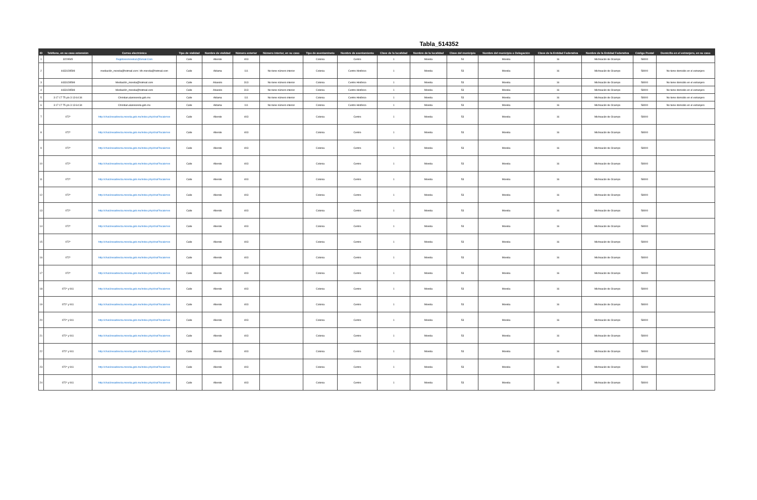Tabla_514352
| ID | Teléfono, en su caso extensión | Correo electrónico | Tipo de vialidad | Nombre de vialidad | Número exterior | Número interior, en su caso | Tipo de asentamineto | Nombre de asentamiento | Clave de la localidad | Nombre de la localidad | Clave del municipio | Nombre del municipio o Delegación | Clave de la Entidad Federativa | Nombre de la Entidad Federativa | Código Postal | Domicilio en el extranjero, en su caso |
| --- | --- | --- | --- | --- | --- | --- | --- | --- | --- | --- | --- | --- | --- | --- | --- | --- |
| 1 | 3229545 | Regidoresmorelia1@Gmail.Com | Calle | Allende | 403 | | Colonia | Centro | 1 | Morelia | 54 | Morelia | 16 | Michoacán de Ocampo | 58000 | |
| 2 | 4433128598 | mediación_morelia@hotmail.com / dh.morelia@hotmail.com | Calle | Aldama | 111 | No tiene número interior | Colonia | Centro Histórico | 1 | Morelia | 53 | Morelia | 16 | Michoacán de Ocampo | 58000 | No tiene domicilio en el extranjero |
| 3 | 4433128598 | Mediación_morelia@hotmail.com | Calle | Abasolo | 313 | No tiene número interior | Colonia | Centro Histórico | 1 | Morelia | 53 | Morelia | 16 | Michoacán de Ocampo | 58000 | No tiene domicilio en el extranjero |
| 4 | 4433128598 | Mediación_morelia@hotmail.com | Calle | Abasolo | 313 | No tiene número interior | Colonia | Centro Histórico | 1 | Morelia | 53 | Morelia | 16 | Michoacán de Ocampo | 58000 | No tiene domicilio en el extranjero |
| 5 | 3 17 17 75 y/o 3 13 64 34 | Christian.alanisorelia.gob.mx | Calle | Aldama | 111 | No tiene número interior | Colonia | Centro Histórico | 1 | Morelia | 53 | Morelia | 16 | Michoacán de Ocampo | 58000 | No tiene domicilio en el extranjero |
| 6 | 3 17 17 75 y/o 3 13 64 34 | Christian.alanisorelia.gob.mx | Calle | Aldama | 111 | No tiene número interior | Colonia | Centro Histórico | 1 | Morelia | 53 | Morelia | 16 | Michoacán de Ocampo | 58000 | No tiene domicilio en el extranjero |
| 7 | 072* | http://chat.lineadirecta.morelia.gob.mx/index.php/chat?locale=es | Calle | Allende | 403 | | Colonia | Centro | 1 | Morelia | 53 | Morelia | 16 | Michoacán de Ocampo | 58000 | |
| 8 | 072* | http://chat.lineadirecta.morelia.gob.mx/index.php/chat?locale=es | Calle | Allende | 403 | | Colonia | Centro | 1 | Morelia | 53 | Morelia | 16 | Michoacán de Ocampo | 58000 | |
| 9 | 072* | http://chat.lineadirecta.morelia.gob.mx/index.php/chat?locale=es | Calle | Allende | 403 | | Colonia | Centro | 1 | Morelia | 53 | Morelia | 16 | Michoacán de Ocampo | 58000 | |
| 10 | 072* | http://chat.lineadirecta.morelia.gob.mx/index.php/chat?locale=es | Calle | Allende | 403 | | Colonia | Centro | 1 | Morelia | 53 | Morelia | 16 | Michoacán de Ocampo | 58000 | |
| 11 | 072* | http://chat.lineadirecta.morelia.gob.mx/index.php/chat?locale=es | Calle | Allende | 403 | | Colonia | Centro | 1 | Morelia | 53 | Morelia | 16 | Michoacán de Ocampo | 58000 | |
| 12 | 072* | http://chat.lineadirecta.morelia.gob.mx/index.php/chat?locale=es | Calle | Allende | 403 | | Colonia | Centro | 1 | Morelia | 53 | Morelia | 16 | Michoacán de Ocampo | 58000 | |
| 13 | 072* | http://chat.lineadirecta.morelia.gob.mx/index.php/chat?locale=es | Calle | Allende | 403 | | Colonia | Centro | 1 | Morelia | 53 | Morelia | 16 | Michoacán de Ocampo | 58000 | |
| 14 | 072* | http://chat.lineadirecta.morelia.gob.mx/index.php/chat?locale=es | Calle | Allende | 403 | | Colonia | Centro | 1 | Morelia | 53 | Morelia | 16 | Michoacán de Ocampo | 58000 | |
| 15 | 072* | http://chat.lineadirecta.morelia.gob.mx/index.php/chat?locale=es | Calle | Allende | 403 | | Colonia | Centro | 1 | Morelia | 53 | Morelia | 16 | Michoacán de Ocampo | 58000 | |
| 16 | 072* | http://chat.lineadirecta.morelia.gob.mx/index.php/chat?locale=es | Calle | Allende | 403 | | Colonia | Centro | 1 | Morelia | 53 | Morelia | 16 | Michoacán de Ocampo | 58000 | |
| 17 | 072* | http://chat.lineadirecta.morelia.gob.mx/index.php/chat?locale=es | Calle | Allende | 403 | | Colonia | Centro | 1 | Morelia | 53 | Morelia | 16 | Michoacán de Ocampo | 58000 | |
| 18 | 072* y 911 | http://chat.lineadirecta.morelia.gob.mx/index.php/chat?locale=es | Calle | Allende | 403 | | Colonia | Centro | 1 | Morelia | 53 | Morelia | 16 | Michoacán de Ocampo | 58000 | |
| 19 | 072* y 911 | http://chat.lineadirecta.morelia.gob.mx/index.php/chat?locale=es | Calle | Allende | 403 | | Colonia | Centro | 1 | Morelia | 53 | Morelia | 16 | Michoacán de Ocampo | 58000 | |
| 20 | 072* y 911 | http://chat.lineadirecta.morelia.gob.mx/index.php/chat?locale=es | Calle | Allende | 403 | | Colonia | Centro | 1 | Morelia | 53 | Morelia | 16 | Michoacán de Ocampo | 58000 | |
| 21 | 072* y 911 | http://chat.lineadirecta.morelia.gob.mx/index.php/chat?locale=es | Calle | Allende | 403 | | Colonia | Centro | 1 | Morelia | 53 | Morelia | 16 | Michoacán de Ocampo | 58000 | |
| 22 | 072* y 911 | http://chat.lineadirecta.morelia.gob.mx/index.php/chat?locale=es | Calle | Allende | 403 | | Colonia | Centro | 1 | Morelia | 53 | Morelia | 16 | Michoacán de Ocampo | 58000 | |
| 23 | 072* y 911 | http://chat.lineadirecta.morelia.gob.mx/index.php/chat?locale=es | Calle | Allende | 403 | | Colonia | Centro | 1 | Morelia | 53 | Morelia | 16 | Michoacán de Ocampo | 58000 | |
| 24 | 072* y 911 | http://chat.lineadirecta.morelia.gob.mx/index.php/chat?locale=es | Calle | Allende | 403 | | Colonia | Centro | 1 | Morelia | 53 | Morelia | 16 | Michoacán de Ocampo | 58000 | |